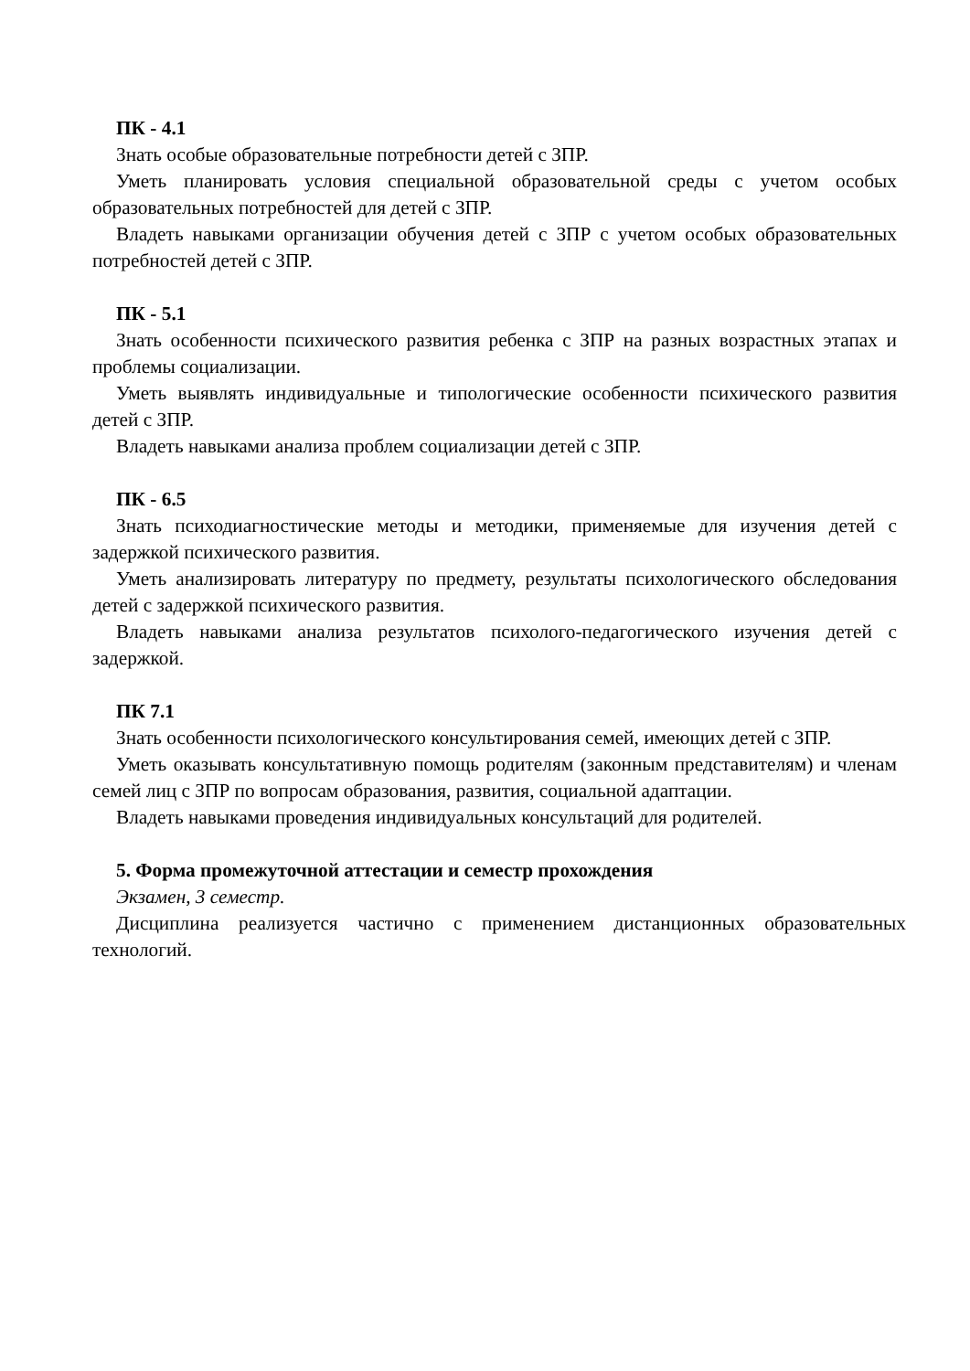ПК - 4.1
Знать особые образовательные потребности детей с ЗПР.
Уметь планировать условия специальной образовательной среды с учетом особых образовательных потребностей для детей с ЗПР.
Владеть навыками организации обучения детей с ЗПР с учетом особых образовательных потребностей детей с ЗПР.
ПК - 5.1
Знать особенности психического развития ребенка с ЗПР на разных возрастных этапах и проблемы социализации.
Уметь выявлять индивидуальные и типологические особенности психического развития детей с ЗПР.
Владеть навыками анализа проблем социализации детей с ЗПР.
ПК - 6.5
Знать психодиагностические методы и методики, применяемые для изучения детей с задержкой психического развития.
Уметь анализировать литературу по предмету, результаты психологического обследования детей с задержкой психического развития.
Владеть навыками анализа результатов психолого-педагогического изучения детей с задержкой.
ПК 7.1
Знать особенности психологического консультирования семей, имеющих детей с ЗПР.
Уметь оказывать консультативную помощь родителям (законным представителям) и членам семей лиц с ЗПР по вопросам образования, развития, социальной адаптации.
Владеть навыками проведения индивидуальных консультаций для родителей.
5. Форма промежуточной аттестации и семестр прохождения
Экзамен, 3 семестр.
Дисциплина реализуется частично с применением дистанционных образовательных технологий.